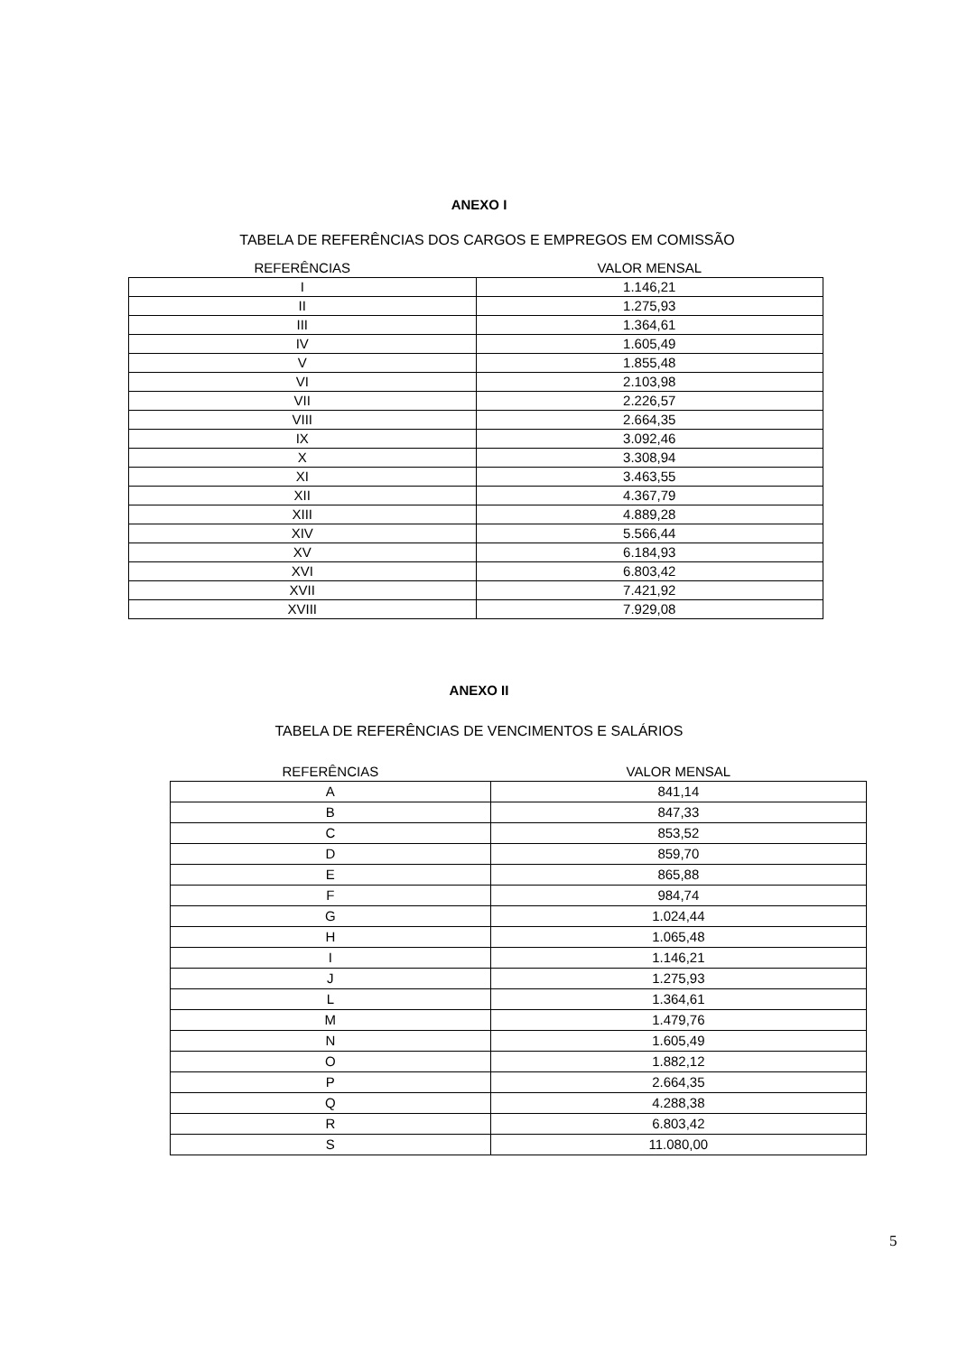ANEXO I
TABELA DE REFERÊNCIAS DOS CARGOS E EMPREGOS EM COMISSÃO
| REFERÊNCIAS | VALOR MENSAL |
| --- | --- |
| I | 1.146,21 |
| II | 1.275,93 |
| III | 1.364,61 |
| IV | 1.605,49 |
| V | 1.855,48 |
| VI | 2.103,98 |
| VII | 2.226,57 |
| VIII | 2.664,35 |
| IX | 3.092,46 |
| X | 3.308,94 |
| XI | 3.463,55 |
| XII | 4.367,79 |
| XIII | 4.889,28 |
| XIV | 5.566,44 |
| XV | 6.184,93 |
| XVI | 6.803,42 |
| XVII | 7.421,92 |
| XVIII | 7.929,08 |
ANEXO II
TABELA DE REFERÊNCIAS DE VENCIMENTOS E SALÁRIOS
| REFERÊNCIAS | VALOR MENSAL |
| --- | --- |
| A | 841,14 |
| B | 847,33 |
| C | 853,52 |
| D | 859,70 |
| E | 865,88 |
| F | 984,74 |
| G | 1.024,44 |
| H | 1.065,48 |
| I | 1.146,21 |
| J | 1.275,93 |
| L | 1.364,61 |
| M | 1.479,76 |
| N | 1.605,49 |
| O | 1.882,12 |
| P | 2.664,35 |
| Q | 4.288,38 |
| R | 6.803,42 |
| S | 11.080,00 |
5